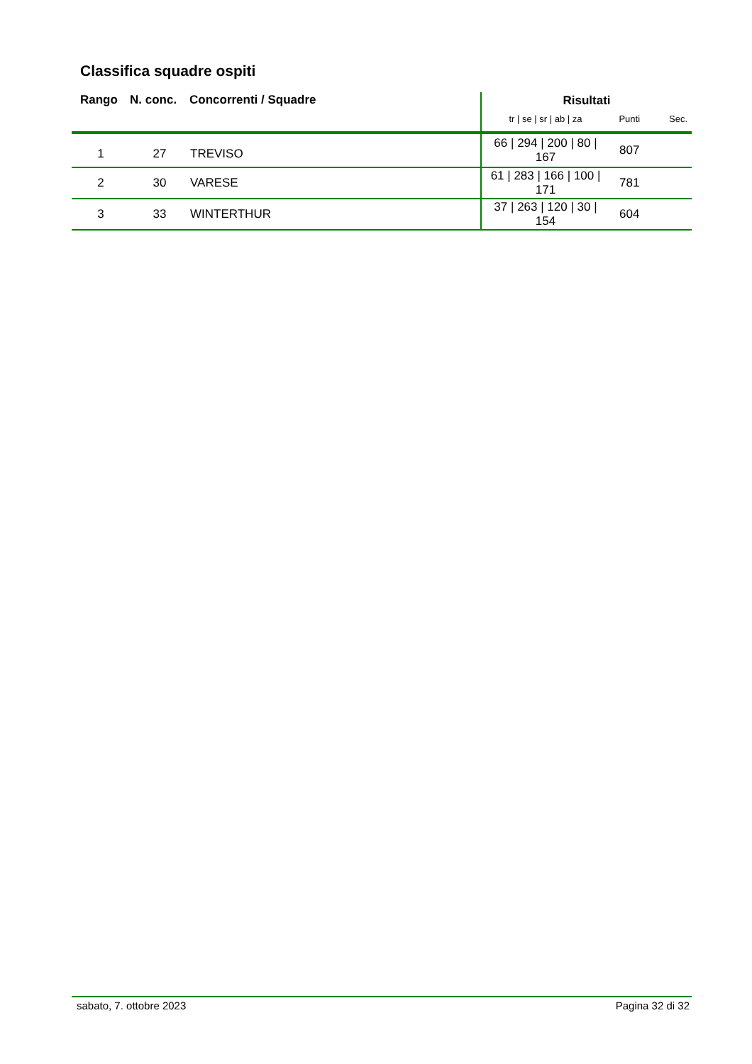Classifica squadre ospiti
| Rango | N. conc. | Concorrenti / Squadre | Risultati | | |
| --- | --- | --- | --- | --- | --- |
| | | | tr / se / sr / ab / za | Punti | Sec. |
| 1 | 27 | TREVISO | 66 / 294 / 200 / 80 / 167 | 807 | |
| 2 | 30 | VARESE | 61 / 283 / 166 / 100 / 171 | 781 | |
| 3 | 33 | WINTERTHUR | 37 / 263 / 120 / 30 / 154 | 604 | |
sabato, 7. ottobre 2023 Pagina 32 di 32